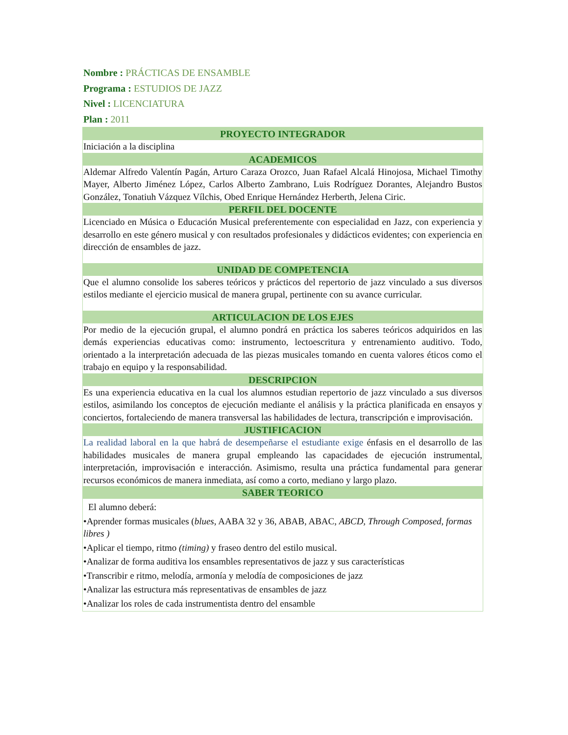Nombre : PRÁCTICAS DE ENSAMBLE
Programa : ESTUDIOS DE JAZZ
Nivel : LICENCIATURA
Plan : 2011
| PROYECTO INTEGRADOR |
| --- |
| Iniciación a la disciplina |
| ACADEMICOS |
| Aldemar Alfredo Valentín Pagán, Arturo Caraza Orozco, Juan Rafael Alcalá Hinojosa, Michael Timothy Mayer, Alberto Jiménez López, Carlos Alberto Zambrano, Luis Rodríguez Dorantes, Alejandro Bustos González, Tonatiuh Vázquez Vílchis, Obed Enrique Hernández Herberth, Jelena Ciric. |
| PERFIL DEL DOCENTE |
| Licenciado en Música o Educación Musical preferentemente con especialidad en Jazz, con experiencia y desarrollo en este género musical y con resultados profesionales y didácticos evidentes; con experiencia en dirección de ensambles de jazz. |
| UNIDAD DE COMPETENCIA |
| Que el alumno consolide los saberes teóricos y prácticos del repertorio de jazz vinculado a sus diversos estilos mediante el ejercicio musical de manera grupal, pertinente con su avance curricular. |
| ARTICULACION DE LOS EJES |
| Por medio de la ejecución grupal, el alumno pondrá en práctica los saberes teóricos adquiridos en las demás experiencias educativas como: instrumento, lectoescritura y entrenamiento auditivo. Todo, orientado a la interpretación adecuada de las piezas musicales tomando en cuenta valores éticos como el trabajo en equipo y la responsabilidad. |
| DESCRIPCION |
| Es una experiencia educativa en la cual los alumnos estudian repertorio de jazz vinculado a sus diversos estilos, asimilando los conceptos de ejecución mediante el análisis y la práctica planificada en ensayos y conciertos, fortaleciendo de manera transversal las habilidades de lectura, transcripción e improvisación. |
| JUSTIFICACION |
| La realidad laboral en la que habrá de desempeñarse el estudiante exige énfasis en el desarrollo de las habilidades musicales de manera grupal empleando las capacidades de ejecución instrumental, interpretación, improvisación e interacción. Asimismo, resulta una práctica fundamental para generar recursos económicos de manera inmediata, así como a corto, mediano y largo plazo. |
| SABER TEORICO |
| El alumno deberá: •Aprender formas musicales ( blues , AABA 32 y 36, ABAB, ABAC, ABCD, Through Composed, formas libres ) •Aplicar el tiempo, ritmo (timing) y fraseo dentro del estilo musical. •Analizar de forma auditiva los ensambles representativos de jazz y sus características •Transcribir e ritmo, melodía, armonía y melodía de composiciones de jazz •Analizar las estructura más representativas de ensambles de jazz •Analizar los roles de cada instrumentista dentro del ensamble |